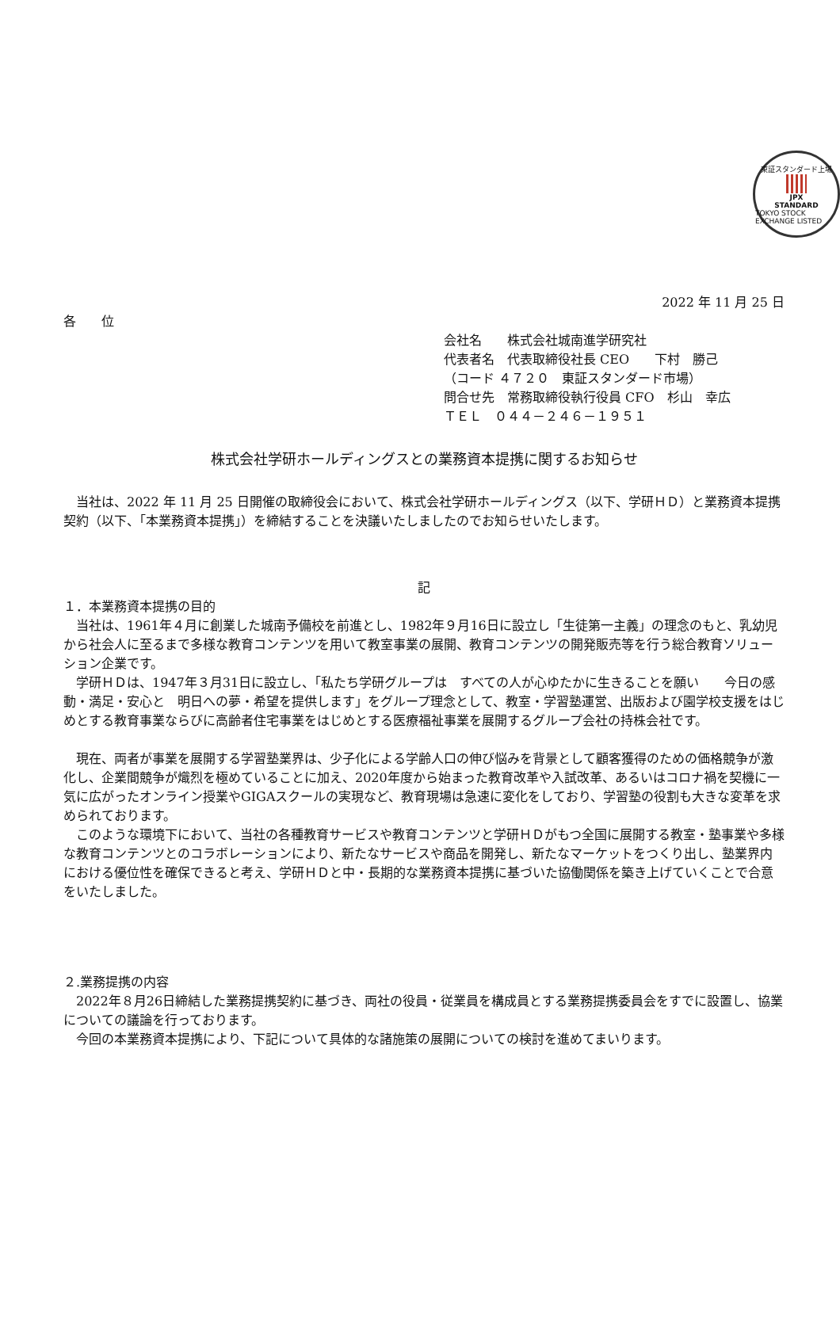東証スタンダード上場
JPX
STANDARD
TOKYO STOCK EXCHANGE LISTED
2022 年 11 月 25 日
各　　位
会社名　　株式会社城南進学研究社
代表者名　代表取締役社長 CEO　　下村　勝己
（コード ４７２０　東証スタンダード市場）
問合せ先　常務取締役執行役員 CFO　杉山　幸広
ＴＥＬ　０４４－２４６－１９５１
株式会社学研ホールディングスとの業務資本提携に関するお知らせ
当社は、2022 年 11 月 25 日開催の取締役会において、株式会社学研ホールディングス（以下、学研ＨＤ）と業務資本提携契約（以下、「本業務資本提携」）を締結することを決議いたしましたのでお知らせいたします。
記
１．本業務資本提携の目的
当社は、1961年４月に創業した城南予備校を前進とし、1982年９月16日に設立し「生徒第一主義」の理念のもと、乳幼児から社会人に至るまで多様な教育コンテンツを用いて教室事業の展開、教育コンテンツの開発販売等を行う総合教育ソリューション企業です。
学研ＨＤは、1947年３月31日に設立し、「私たち学研グループは　すべての人が心ゆたかに生きることを願い　　今日の感動・満足・安心と　明日への夢・希望を提供します」をグループ理念として、教室・学習塾運営、出版および園学校支援をはじめとする教育事業ならびに高齢者住宅事業をはじめとする医療福祉事業を展開するグループ会社の持株会社です。
現在、両者が事業を展開する学習塾業界は、少子化による学齢人口の伸び悩みを背景として顧客獲得のための価格競争が激化し、企業間競争が熾烈を極めていることに加え、2020年度から始まった教育改革や入試改革、あるいはコロナ禍を契機に一気に広がったオンライン授業やGIGAスクールの実現など、教育現場は急速に変化をしており、学習塾の役割も大きな変革を求められております。
このような環境下において、当社の各種教育サービスや教育コンテンツと学研ＨＤがもつ全国に展開する教室・塾事業や多様な教育コンテンツとのコラボレーションにより、新たなサービスや商品を開発し、新たなマーケットをつくり出し、塾業界内における優位性を確保できると考え、学研ＨＤと中・長期的な業務資本提携に基づいた協働関係を築き上げていくことで合意をいたしました。
２.業務提携の内容
2022年８月26日締結した業務提携契約に基づき、両社の役員・従業員を構成員とする業務提携委員会をすでに設置し、協業についての議論を行っております。
今回の本業務資本提携により、下記について具体的な諸施策の展開についての検討を進めてまいります。